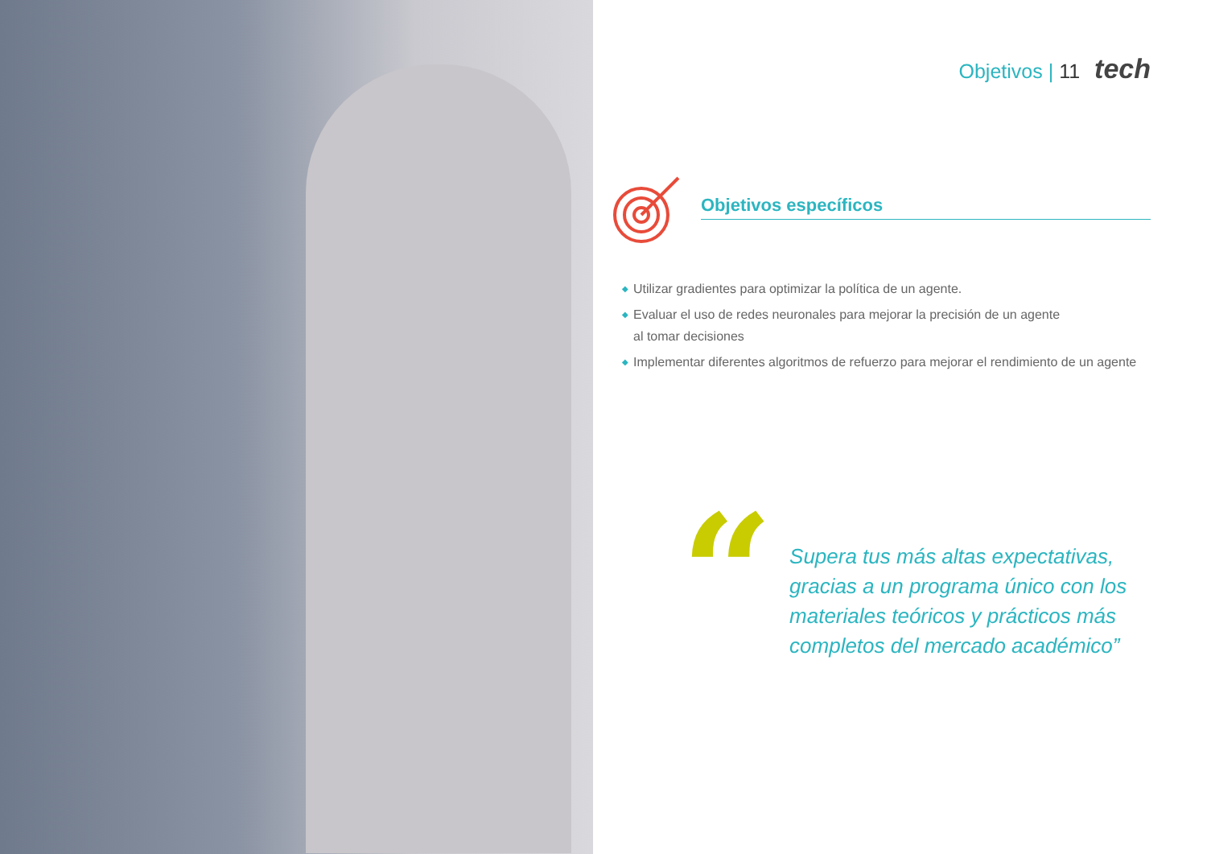Objetivos | 11 tech
Objetivos específicos
◆ Utilizar gradientes para optimizar la política de un agente.
◆ Evaluar el uso de redes neuronales para mejorar la precisión de un agente
al tomar decisiones
◆ Implementar diferentes algoritmos de refuerzo para mejorar el rendimiento de un agente
“
Supera tus más altas expectativas,
gracias a un programa único con los
materiales teóricos y prácticos más
completos del mercado académico”